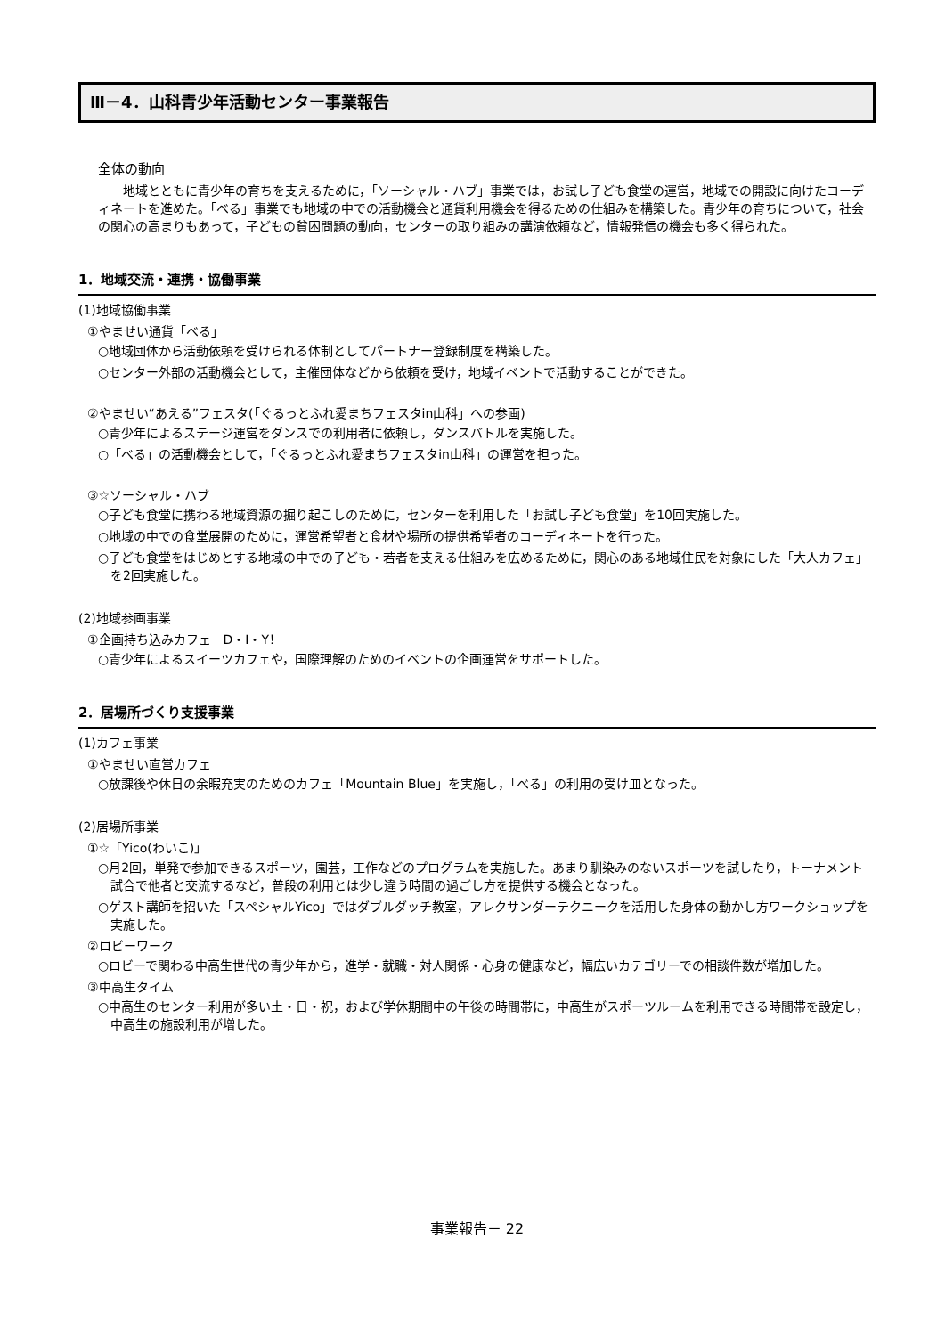Ⅲ－4．山科青少年活動センター事業報告
全体の動向
地域とともに青少年の育ちを支えるために，「ソーシャル・ハブ」事業では，お試し子ども食堂の運営，地域での開設に向けたコーディネートを進めた。「べる」事業でも地域の中での活動機会と通貨利用機会を得るための仕組みを構築した。青少年の育ちについて，社会の関心の高まりもあって，子どもの貧困問題の動向，センターの取り組みの講演依頼など，情報発信の機会も多く得られた。
1．地域交流・連携・協働事業
(1)地域協働事業
①やませい通貨「べる」
○地域団体から活動依頼を受けられる体制としてパートナー登録制度を構築した。
○センター外部の活動機会として，主催団体などから依頼を受け，地域イベントで活動することができた。
②やませい“あえる”フェスタ(「ぐるっとふれ愛まちフェスタin山科」への参画)
○青少年によるステージ運営をダンスでの利用者に依頼し，ダンスバトルを実施した。
○「べる」の活動機会として，「ぐるっとふれ愛まちフェスタin山科」の運営を担った。
③☆ソーシャル・ハブ
○子ども食堂に携わる地域資源の掘り起こしのために，センターを利用した「お試し子ども食堂」を10回実施した。
○地域の中での食堂展開のために，運営希望者と食材や場所の提供希望者のコーディネートを行った。
○子ども食堂をはじめとする地域の中での子ども・若者を支える仕組みを広めるために，関心のある地域住民を対象にした「大人カフェ」を2回実施した。
(2)地域参画事業
①企画持ち込みカフェ　D・I・Y！
○青少年によるスイーツカフェや，国際理解のためのイベントの企画運営をサポートした。
2．居場所づくり支援事業
(1)カフェ事業
①やませい直営カフェ
○放課後や休日の余暇充実のためのカフェ「Mountain Blue」を実施し，「べる」の利用の受け皿となった。
(2)居場所事業
①☆「Yico(わいこ)」
○月2回，単発で参加できるスポーツ，園芸，工作などのプログラムを実施した。あまり馴染みのないスポーツを試したり，トーナメント試合で他者と交流するなど，普段の利用とは少し違う時間の過ごし方を提供する機会となった。
○ゲスト講師を招いた「スペシャルYico」ではダブルダッチ教室，アレクサンダーテクニークを活用した身体の動かし方ワークショップを実施した。
②ロビーワーク
○ロビーで関わる中高生世代の青少年から，進学・就職・対人関係・心身の健康など，幅広いカテゴリーでの相談件数が増加した。
③中高生タイム
○中高生のセンター利用が多い土・日・祝，および学休期間中の午後の時間帯に，中高生がスポーツルームを利用できる時間帯を設定し，中高生の施設利用が増した。
事業報告－ 22